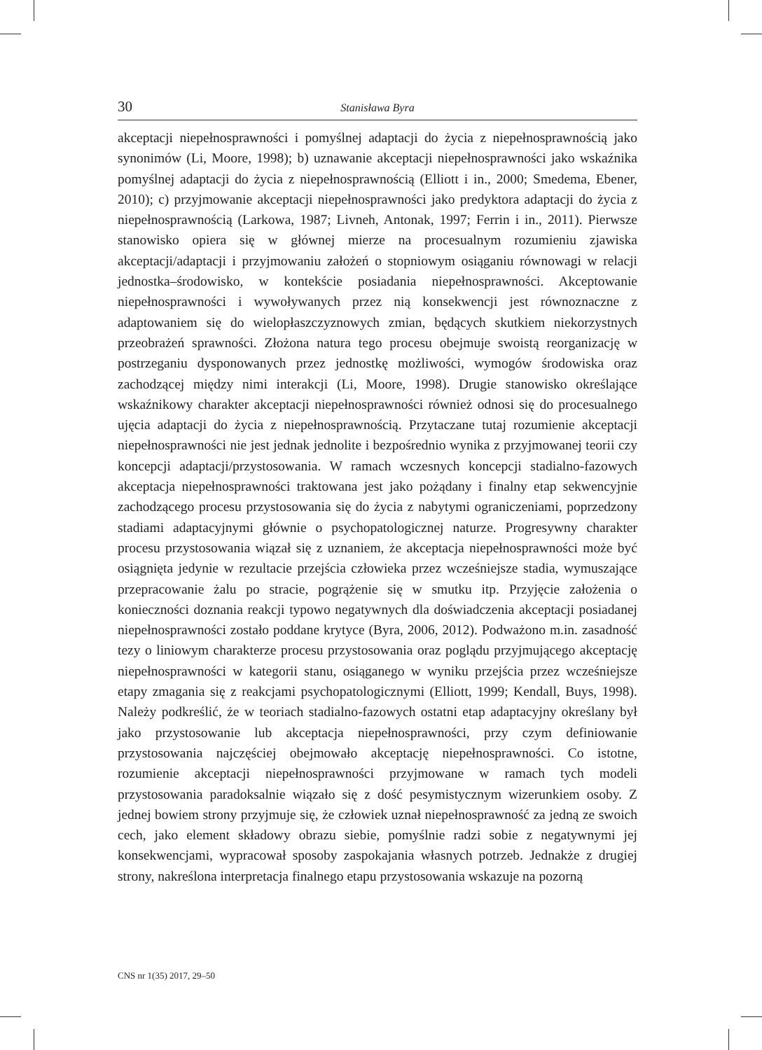30 Stanisława Byra
akceptacji niepełnosprawności i pomyślnej adaptacji do życia z niepełnosprawnością jako synonimów (Li, Moore, 1998); b) uznawanie akceptacji niepełnosprawności jako wskaźnika pomyślnej adaptacji do życia z niepełnosprawnością (Elliott i in., 2000; Smedema, Ebener, 2010); c) przyjmowanie akceptacji niepełnosprawności jako predyktora adaptacji do życia z niepełnosprawnością (Larkowa, 1987; Livneh, Antonak, 1997; Ferrin i in., 2011). Pierwsze stanowisko opiera się w głównej mierze na procesualnym rozumieniu zjawiska akceptacji/adaptacji i przyjmowaniu założeń o stopniowym osiąganiu równowagi w relacji jednostka–środowisko, w kontekście posiadania niepełnosprawności. Akceptowanie niepełnosprawności i wywoływanych przez nią konsekwencji jest równoznaczne z adaptowaniem się do wielopłaszczyznowych zmian, będących skutkiem niekorzystnych przeobrażeń sprawności. Złożona natura tego procesu obejmuje swoistą reorganizację w postrzeganiu dysponowanych przez jednostkę możliwości, wymogów środowiska oraz zachodzącej między nimi interakcji (Li, Moore, 1998). Drugie stanowisko określające wskaźnikowy charakter akceptacji niepełnosprawności również odnosi się do procesualnego ujęcia adaptacji do życia z niepełnosprawnością. Przytaczane tutaj rozumienie akceptacji niepełnosprawności nie jest jednak jednolite i bezpośrednio wynika z przyjmowanej teorii czy koncepcji adaptacji/przystosowania. W ramach wczesnych koncepcji stadialno-fazowych akceptacja niepełnosprawności traktowana jest jako pożądany i finalny etap sekwencyjnie zachodzącego procesu przystosowania się do życia z nabytymi ograniczeniami, poprzedzony stadiami adaptacyjnymi głównie o psychopatologicznej naturze. Progresywny charakter procesu przystosowania wiązał się z uznaniem, że akceptacja niepełnosprawności może być osiągnięta jedynie w rezultacie przejścia człowieka przez wcześniejsze stadia, wymuszające przepracowanie żalu po stracie, pogrążenie się w smutku itp. Przyjęcie założenia o konieczności doznania reakcji typowo negatywnych dla doświadczenia akceptacji posiadanej niepełnosprawności zostało poddane krytyce (Byra, 2006, 2012). Podważono m.in. zasadność tezy o liniowym charakterze procesu przystosowania oraz poglądu przyjmującego akceptację niepełnosprawności w kategorii stanu, osiąganego w wyniku przejścia przez wcześniejsze etapy zmagania się z reakcjami psychopatologicznymi (Elliott, 1999; Kendall, Buys, 1998). Należy podkreślić, że w teoriach stadialno-fazowych ostatni etap adaptacyjny określany był jako przystosowanie lub akceptacja niepełnosprawności, przy czym definiowanie przystosowania najczęściej obejmowało akceptację niepełnosprawności. Co istotne, rozumienie akceptacji niepełnosprawności przyjmowane w ramach tych modeli przystosowania paradoksalnie wiązało się z dość pesymistycznym wizerunkiem osoby. Z jednej bowiem strony przyjmuje się, że człowiek uznał niepełnosprawność za jedną ze swoich cech, jako element składowy obrazu siebie, pomyślnie radzi sobie z negatywnymi jej konsekwencjami, wypracował sposoby zaspokajania własnych potrzeb. Jednakże z drugiej strony, nakreślona interpretacja finalnego etapu przystosowania wskazuje na pozorną
CNS nr 1(35) 2017, 29–50